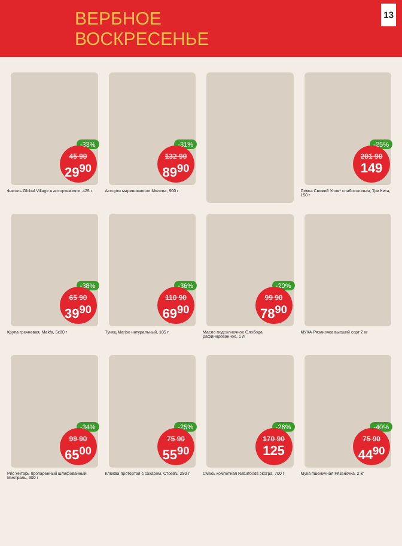ВЕРБНОЕ
ВОСКРЕСЕНЬЕ
13
-33%
45 90
29<sup>90</sup>
Фасоль Global Village в ассортименте, 425 г
-31%
132 90
89<sup>90</sup>
Ассорти маринованное Мелена, 900 г
-25%
201 90
149
Семга Свежий Улов* слабосоленая, Три Кита, 150 г
-38%
65 90
39<sup>90</sup>
Крупа гречневая, Makfa, 5х80 г
-36%
110 90
69<sup>90</sup>
Тунец Mariso натуральный, 185 г
-20%
99 90
78<sup>90</sup>
Масло подсолнечное Слобода рафинированное, 1 л
МУКА Рязаночка высший сорт 2 кг
-34%
99 90
65<sup>00</sup>
Рис Янтарь пропаренный шлифованный, Мистраль, 900 г
-25%
75 90
55<sup>90</sup>
Клюква протертая с сахаром, Стоевъ, 280 г
-26%
170 90
125
Смесь компотная Naturfoods экстра, 700 г
-40%
75 90
44<sup>90</sup>
Мука пшеничная Рязаночка, 2 кг